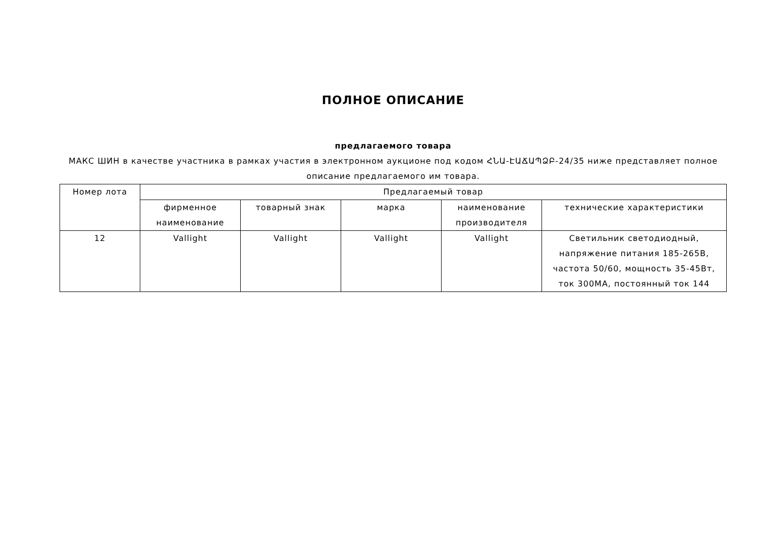ПОЛНОЕ ОПИСАНИЕ
предлагаемого товара
МАКС ШИН в качестве участника в рамках участия в электронном аукционе под кодом ՀՆԱ-ԷԱՃԱՊՁԲ-24/35 ниже представляет полное описание предлагаемого им товара.
| Номер лота | Предлагаемый товар | | | | |
| --- | --- | --- | --- | --- | --- |
| | фирменное наименование | товарный знак | марка | наименование производителя | технические характеристики |
| 12 | Vallight | Vallight | Vallight | Vallight | Светильник светодиодный, напряжение питания 185-265В, частота 50/60, мощность 35-45Вт, ток 300МА, постоянный ток 144 |